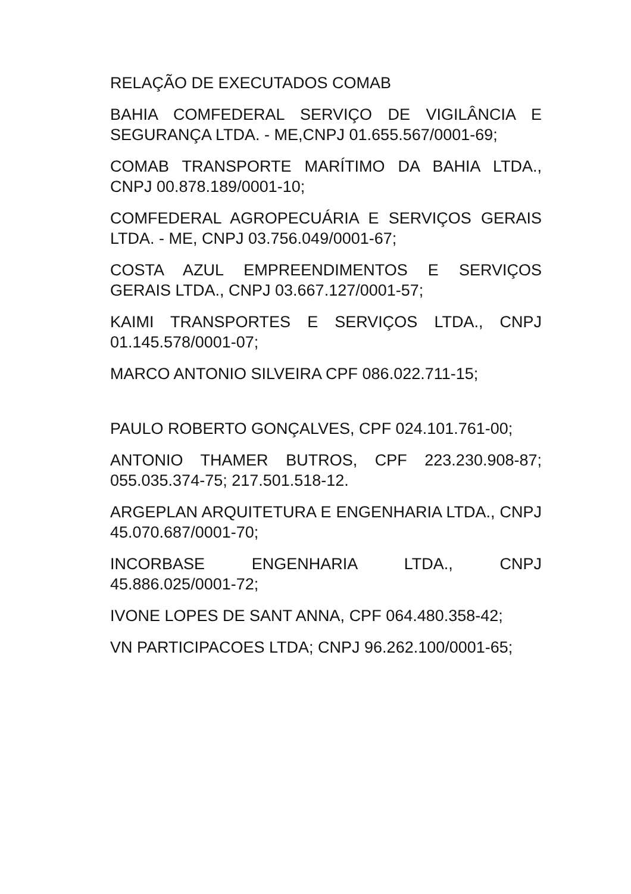RELAÇÃO DE EXECUTADOS COMAB
BAHIA COMFEDERAL SERVIÇO DE VIGILÂNCIA E SEGURANÇA LTDA. - ME,CNPJ 01.655.567/0001-69;
COMAB TRANSPORTE MARÍTIMO DA BAHIA LTDA., CNPJ 00.878.189/0001-10;
COMFEDERAL AGROPECUÁRIA E SERVIÇOS GERAIS LTDA. - ME, CNPJ 03.756.049/0001-67;
COSTA AZUL EMPREENDIMENTOS E SERVIÇOS GERAIS LTDA., CNPJ 03.667.127/0001-57;
KAIMI TRANSPORTES E SERVIÇOS LTDA., CNPJ 01.145.578/0001-07;
MARCO ANTONIO SILVEIRA CPF 086.022.711-15;
PAULO ROBERTO GONÇALVES, CPF 024.101.761-00;
ANTONIO THAMER BUTROS, CPF 223.230.908-87; 055.035.374-75; 217.501.518-12.
ARGEPLAN ARQUITETURA E ENGENHARIA LTDA., CNPJ 45.070.687/0001-70;
INCORBASE ENGENHARIA LTDA., CNPJ 45.886.025/0001-72;
IVONE LOPES DE SANT ANNA, CPF 064.480.358-42;
VN PARTICIPACOES LTDA; CNPJ 96.262.100/0001-65;